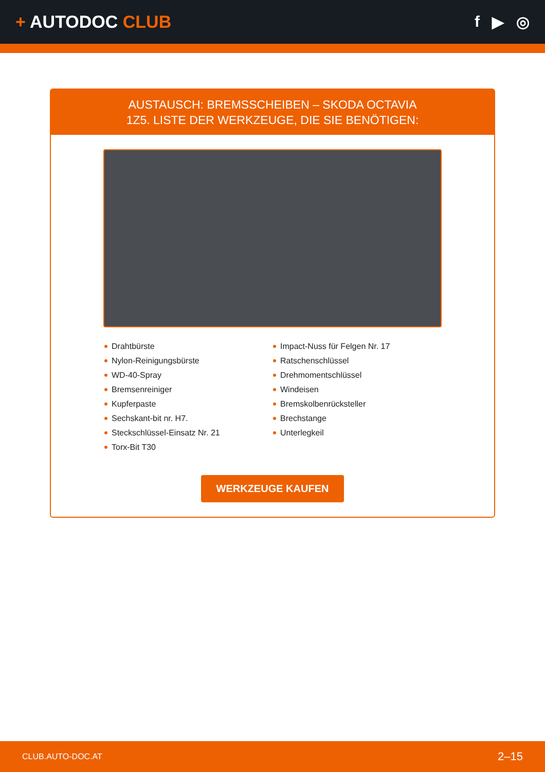+ AUTODOC CLUB f ▶ ◎
AUSTAUSCH: BREMSSCHEIBEN – SKODA OCTAVIA
1Z5. LISTE DER WERKZEUGE, DIE SIE BENÖTIGEN:
Drahtbürste
Nylon-Reinigungsbürste
WD-40-Spray
Bremsenreiniger
Kupferpaste
Sechskant-bit nr. H7.
Steckschlüssel-Einsatz Nr. 21
Torx-Bit T30
Impact-Nuss für Felgen Nr. 17
Ratschenschlüssel
Drehmomentschlüssel
Windeisen
Bremskolbenrücksteller
Brechstange
Unterlegkeil
WERKZEUGE KAUFEN
CLUB.AUTO-DOC.AT 2–15